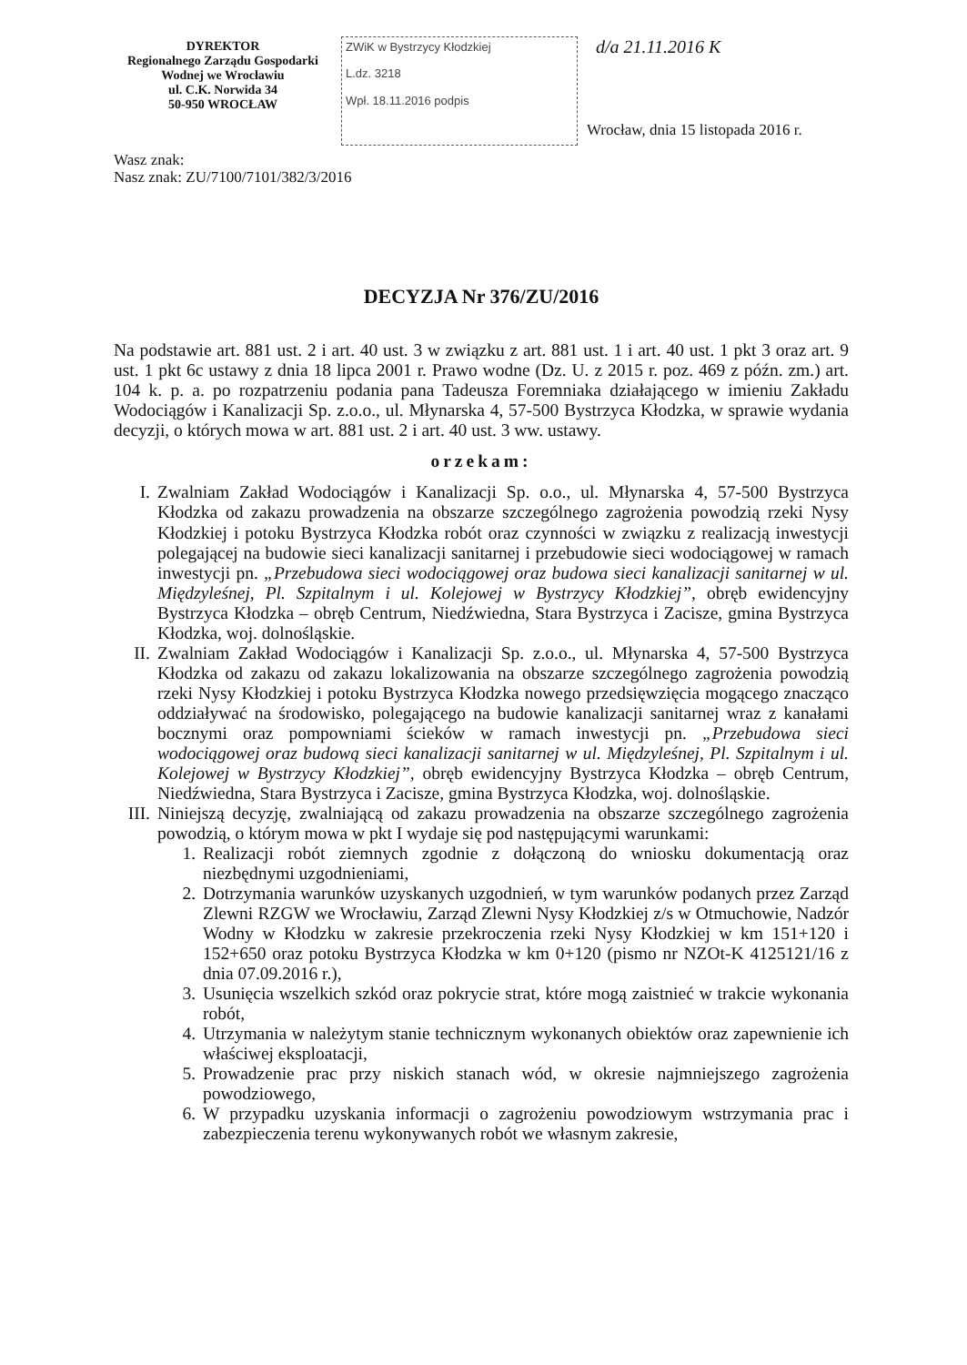DYREKTOR
Regionalnego Zarządu Gospodarki
Wodnej we Wrocławiu
ul. C.K. Norwida 34
50-950 WROCŁAW
ZWiK w Bystrzycy Kłodzkiej
L.dz. 3218
Wpł. 18.11.2016 podpis
d/a 21.11.2016 K
Wrocław, dnia 15 listopada 2016 r.
Wasz znak:
Nasz znak: ZU/7100/7101/382/3/2016
DECYZJA Nr 376/ZU/2016
Na podstawie art. 881 ust. 2 i art. 40 ust. 3 w związku z art. 881 ust. 1 i art. 40 ust. 1 pkt 3 oraz art. 9 ust. 1 pkt 6c ustawy z dnia 18 lipca 2001 r. Prawo wodne (Dz. U. z 2015 r. poz. 469 z późn. zm.) art. 104 k. p. a. po rozpatrzeniu podania pana Tadeusza Foremniaka działającego w imieniu Zakładu Wodociągów i Kanalizacji Sp. z.o.o., ul. Młynarska 4, 57-500 Bystrzyca Kłodzka, w sprawie wydania decyzji, o których mowa w art. 881 ust. 2 i art. 40 ust. 3 ww. ustawy.
orzekam:
I. Zwalniam Zakład Wodociągów i Kanalizacji Sp. o.o., ul. Młynarska 4, 57-500 Bystrzyca Kłodzka od zakazu prowadzenia na obszarze szczególnego zagrożenia powodzią rzeki Nysy Kłodzkiej i potoku Bystrzyca Kłodzka robót oraz czynności w związku z realizacją inwestycji polegającej na budowie sieci kanalizacji sanitarnej i przebudowie sieci wodociągowej w ramach inwestycji pn. „Przebudowa sieci wodociągowej oraz budowa sieci kanalizacji sanitarnej w ul. Międzyleśnej, Pl. Szpitalnym i ul. Kolejowej w Bystrzycy Kłodzkiej”, obręb ewidencyjny Bystrzyca Kłodzka – obręb Centrum, Niedźwiedna, Stara Bystrzyca i Zacisze, gmina Bystrzyca Kłodzka, woj. dolnośląskie.
II. Zwalniam Zakład Wodociągów i Kanalizacji Sp. z.o.o., ul. Młynarska 4, 57-500 Bystrzyca Kłodzka od zakazu od zakazu lokalizowania na obszarze szczególnego zagrożenia powodzią rzeki Nysy Kłodzkiej i potoku Bystrzyca Kłodzka nowego przedsięwzięcia mogącego znacząco oddziaływać na środowisko, polegającego na budowie kanalizacji sanitarnej wraz z kanałami bocznymi oraz pompowniami ścieków w ramach inwestycji pn. „Przebudowa sieci wodociągowej oraz budową sieci kanalizacji sanitarnej w ul. Międzyleśnej, Pl. Szpitalnym i ul. Kolejowej w Bystrzycy Kłodzkiej”, obręb ewidencyjny Bystrzyca Kłodzka – obręb Centrum, Niedźwiedna, Stara Bystrzyca i Zacisze, gmina Bystrzyca Kłodzka, woj. dolnośląskie.
III. Niniejszą decyzję, zwalniającą od zakazu prowadzenia na obszarze szczególnego zagrożenia powodzią, o którym mowa w pkt I wydaje się pod następującymi warunkami:
1. Realizacji robót ziemnych zgodnie z dołączoną do wniosku dokumentacją oraz niezbędnymi uzgodnieniami,
2. Dotrzymania warunków uzyskanych uzgodnień, w tym warunków podanych przez Zarząd Zlewni RZGW we Wrocławiu, Zarząd Zlewni Nysy Kłodzkiej z/s w Otmuchowie, Nadzór Wodny w Kłodzku w zakresie przekroczenia rzeki Nysy Kłodzkiej w km 151+120 i 152+650 oraz potoku Bystrzyca Kłodzka w km 0+120 (pismo nr NZOt-K 4125121/16 z dnia 07.09.2016 r.),
3. Usunięcia wszelkich szkód oraz pokrycie strat, które mogą zaistnieć w trakcie wykonania robót,
4. Utrzymania w należytym stanie technicznym wykonanych obiektów oraz zapewnienie ich właściwej eksploatacji,
5. Prowadzenie prac przy niskich stanach wód, w okresie najmniejszego zagrożenia powodziowego,
6. W przypadku uzyskania informacji o zagrożeniu powodziowym wstrzymania prac i zabezpieczenia terenu wykonywanych robót we własnym zakresie,